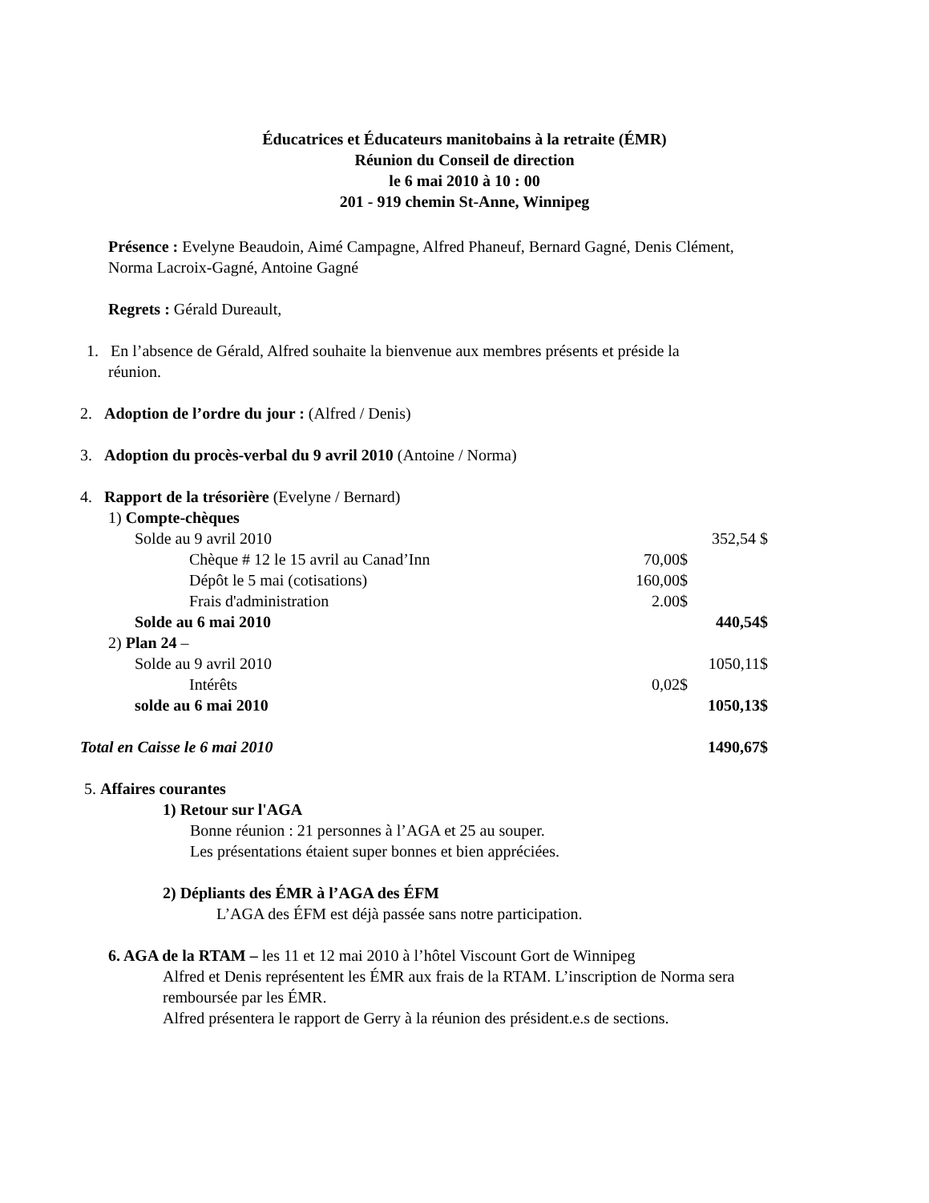Éducatrices et Éducateurs manitobains à la retraite (ÉMR)
Réunion du Conseil de direction
le 6 mai 2010 à 10 : 00
201 - 919 chemin St-Anne, Winnipeg
Présence : Evelyne Beaudoin, Aimé Campagne, Alfred Phaneuf, Bernard Gagné, Denis Clément, Norma Lacroix-Gagné, Antoine Gagné
Regrets : Gérald Dureault,
1. En l’absence de Gérald, Alfred souhaite la bienvenue aux membres présents et préside la
réunion.
2. Adoption de l’ordre du jour : (Alfred / Denis)
3. Adoption du procès-verbal du 9 avril 2010 (Antoine / Norma)
4. Rapport de la trésorière (Evelyne / Bernard)
| 1) Compte-chèques | | | |
| | Solde au 9 avril 2010 | | 352,54 $ |
| | Chèque # 12 le 15 avril au Canad’Inn | 70,00$ | |
| | Dépôt le 5 mai (cotisations) | 160,00$ | |
| | Frais d'administration | 2.00$ | |
| | Solde au 6 mai 2010 | | 440,54$ |
| 2) Plan 24 – | | | |
| | Solde au 9 avril 2010 | | 1050,11$ |
| | Intérêts | 0,02$ | |
| | solde au 6 mai 2010 | | 1050,13$ |
| Total en Caisse le 6 mai 2010 | | | 1490,67$ |
5. Affaires courantes
1) Retour sur l'AGA
Bonne réunion : 21 personnes à l’AGA et 25 au souper.
Les présentations étaient super bonnes et bien appréciées.
2) Dépliants des ÉMR à l’AGA des ÉFM
L’AGA des ÉFM est déjà passée sans notre participation.
6. AGA de la RTAM – les 11 et 12 mai 2010 à l’hôtel Viscount Gort de Winnipeg
Alfred et Denis représentent les ÉMR aux frais de la RTAM. L’inscription de Norma sera remboursée par les ÉMR.
Alfred présentera le rapport de Gerry à la réunion des président.e.s de sections.